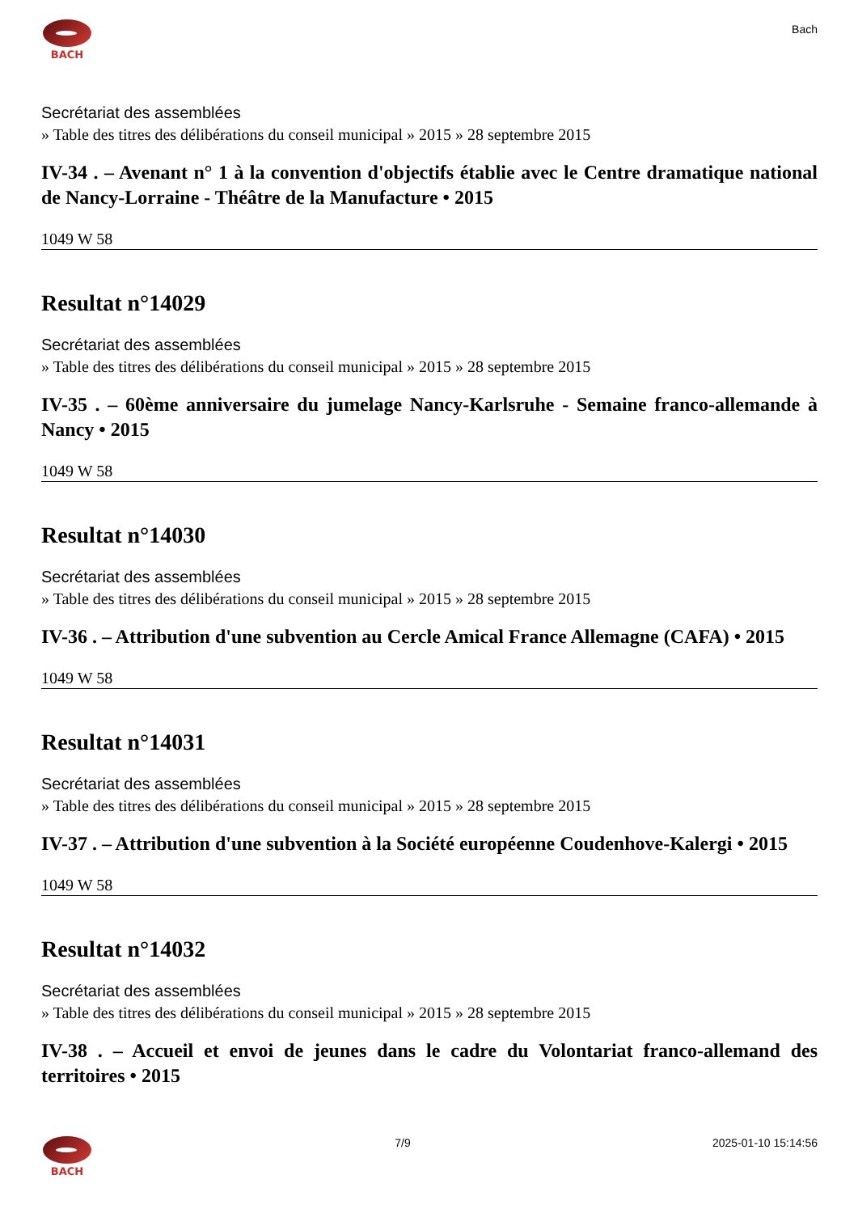BACH
Bach
Secrétariat des assemblées
» Table des titres des délibérations du conseil municipal » 2015 » 28 septembre 2015
IV-34 . – Avenant n° 1 à la convention d'objectifs établie avec le Centre dramatique national de Nancy-Lorraine - Théâtre de la Manufacture • 2015
1049 W 58
Resultat n°14029
Secrétariat des assemblées
» Table des titres des délibérations du conseil municipal » 2015 » 28 septembre 2015
IV-35 . – 60ème anniversaire du jumelage Nancy-Karlsruhe - Semaine franco-allemande à Nancy • 2015
1049 W 58
Resultat n°14030
Secrétariat des assemblées
» Table des titres des délibérations du conseil municipal » 2015 » 28 septembre 2015
IV-36 . – Attribution d'une subvention au Cercle Amical France Allemagne (CAFA) • 2015
1049 W 58
Resultat n°14031
Secrétariat des assemblées
» Table des titres des délibérations du conseil municipal » 2015 » 28 septembre 2015
IV-37 . – Attribution d'une subvention à la Société européenne Coudenhove-Kalergi • 2015
1049 W 58
Resultat n°14032
Secrétariat des assemblées
» Table des titres des délibérations du conseil municipal » 2015 » 28 septembre 2015
IV-38 . – Accueil et envoi de jeunes dans le cadre du Volontariat franco-allemand des territoires • 2015
BACH 7/9 2025-01-10 15:14:56